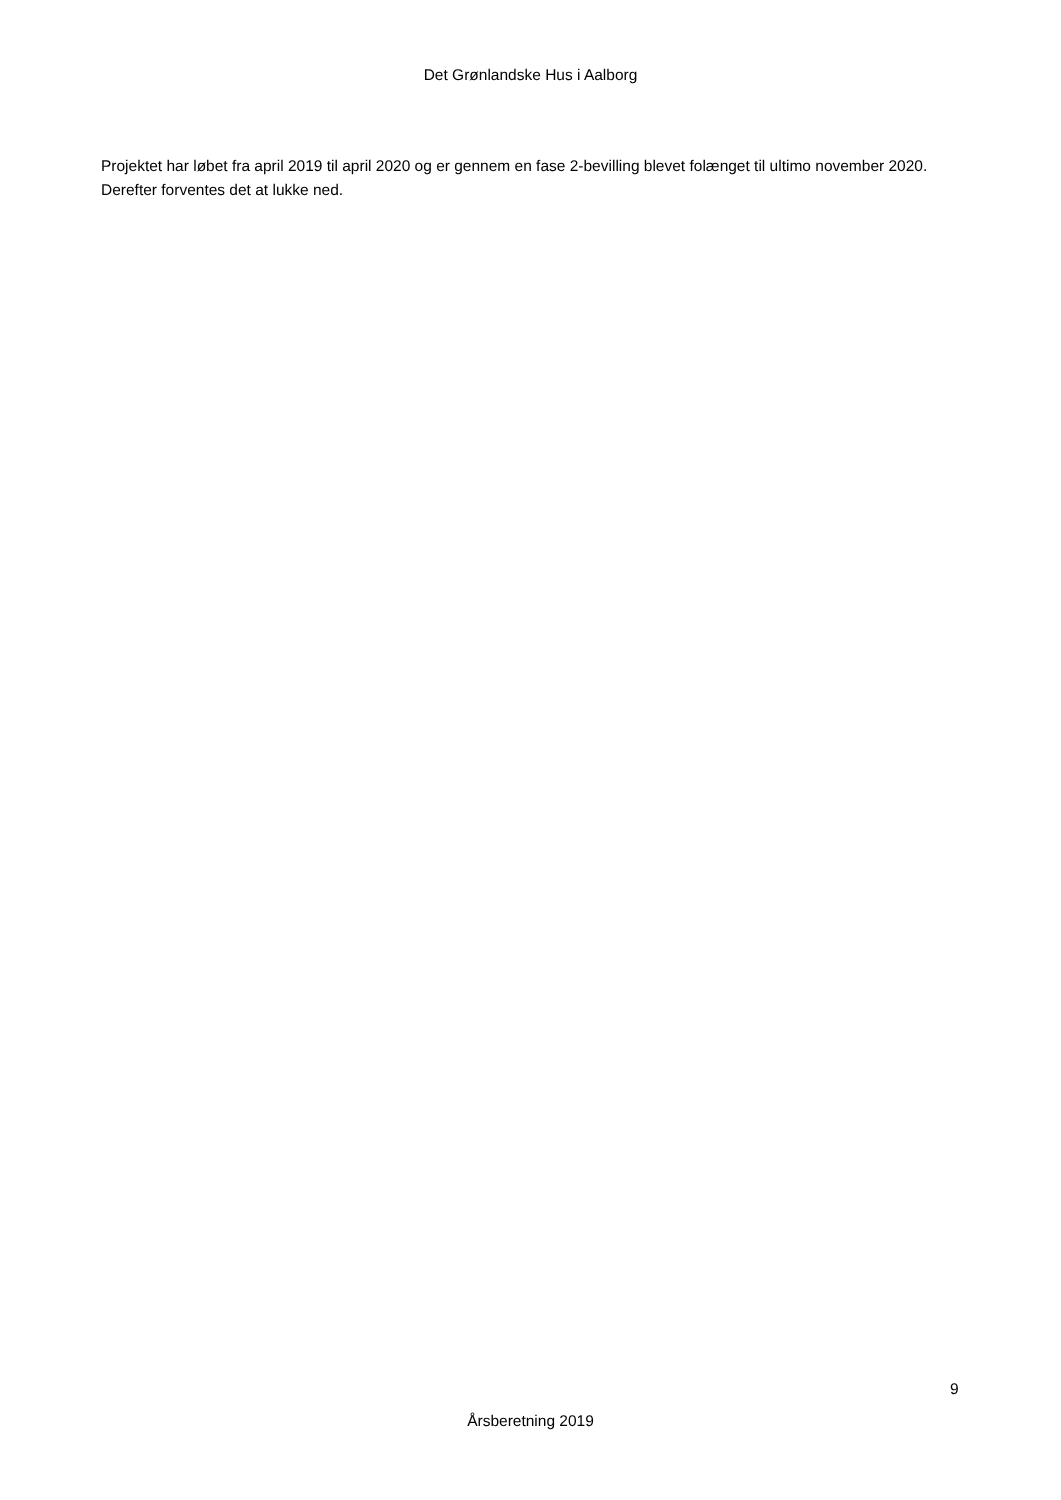Det Grønlandske Hus i Aalborg
Projektet har løbet fra april 2019 til april 2020 og er gennem en fase 2-bevilling blevet folænget til ultimo november 2020. Derefter forventes det at lukke ned.
9
Årsberetning 2019